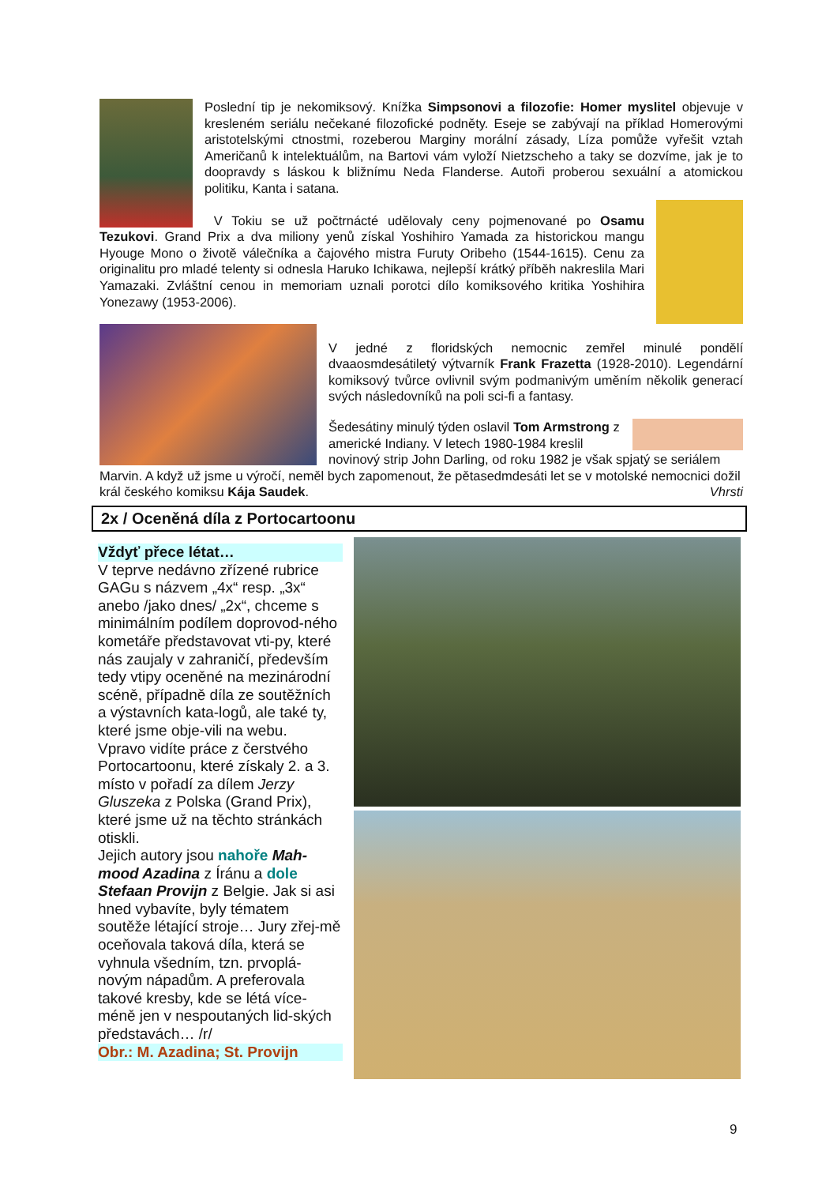Poslední tip je nekomiksový. Knížka Simpsonovi a filozofie: Homer myslitel objevuje v kresleném seriálu nečekané filozofické podněty. Eseje se zabývají na příklad Homerovými aristotelskými ctnostmi, rozeberou Marginy morální zásady, Líza pomůže vyřešit vztah Američanů k intelektuálům, na Bartovi vám vyloží Nietzscheho a taky se dozvíme, jak je to doopravdy s láskou k bližnímu Neda Flanderse. Autoři proberou sexuální a atomickou politiku, Kanta i satana.
V Tokiu se už počtrnácté udělovaly ceny pojmenované po Osamu Tezukovi. Grand Prix a dva miliony yenů získal Yoshihiro Yamada za historickou mangu Hyouge Mono o životě válečníka a čajového mistra Furuty Oribeho (1544-1615). Cenu za originalitu pro mladé telenty si odnesla Haruko Ichikawa, nejlepší krátký příběh nakreslila Mari Yamazaki. Zvláštní cenou in memoriam uznali porotci dílo komiksového kritika Yoshihira Yonezawy (1953-2006).
V jedné z floridských nemocnic zemřel minulé pondělí dvaaosmdesátiletý výtvarník Frank Frazetta (1928-2010). Legendární komiksový tvůrce ovlivnil svým podmanivým uměním několik generací svých následovníků na poli sci-fi a fantasy.
Šedesátiny minulý týden oslavil Tom Armstrong z americké Indiany. V letech 1980-1984 kreslil novinový strip John Darling, od roku 1982 je však spjatý se seriálem Marvin. A když už jsme u výročí, neměl bych zapomenout, že pětasedmdesáti let se v motolské nemocnici dožil král českého komiksu Kája Saudek. Vhrsti
2x / Oceněná díla z Portocartoonu
Vždyť přece létat…
V teprve nedávno zřízené rubrice GAGu s názvem „4x“ resp. „3x“ anebo /jako dnes/ „2x“, chceme s minimálním podílem doprovod-ného kometáře představovat vti-py, které nás zaujaly v zahraničí, především tedy vtipy oceněné na mezinárodní scéně, případně díla ze soutěžních a výstavních kata-logů, ale také ty, které jsme obje-vili na webu.
Vpravo vidíte práce z čerstvého Portocartoonu, které získaly 2. a 3. místo v pořadí za dílem Jerzy Gluszeka z Polska (Grand Prix), které jsme už na těchto stránkách otiskli.
Jejich autory jsou nahoře Mah-mood Azadina z Íránu a dole Stefaan Provijn z Belgie. Jak si asi hned vybavíte, byly tématem soutěže létající stroje… Jury zřej-mě oceňovala taková díla, která se vyhnula všedním, tzn. prvoplá-novým nápadům. A preferovala takové kresby, kde se létá více-méně jen v nespoutaných lid-ských představách… /r/
Obr.: M. Azadina; St. Provijn
9